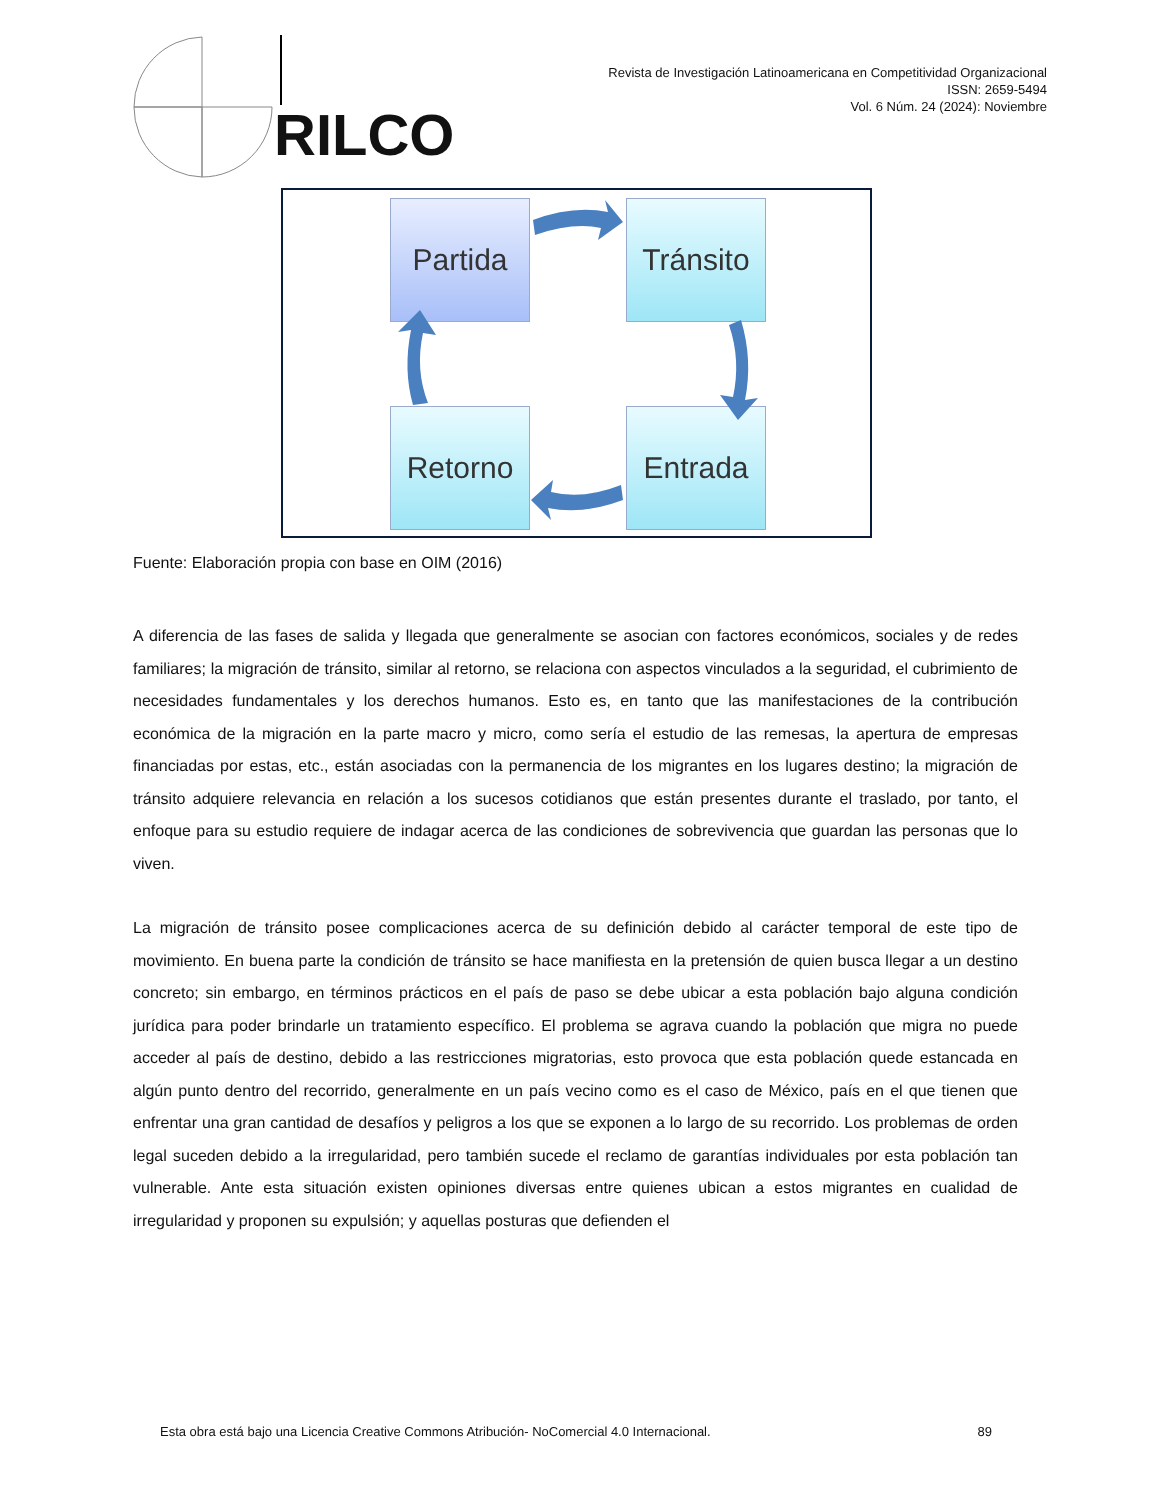RILCO
Revista de Investigación Latinoamericana en Competitividad Organizacional
ISSN: 2659-5494
Vol. 6 Núm. 24 (2024): Noviembre
Partida
Tránsito
Retorno Entrada
Fuente: Elaboración propia con base en OIM (2016)
A diferencia de las fases de salida y llegada que generalmente se asocian con factores económicos, sociales y de redes familiares; la migración de tránsito, similar al retorno, se relaciona con aspectos vinculados a la seguridad, el cubrimiento de necesidades fundamentales y los derechos humanos. Esto es, en tanto que las manifestaciones de la contribución económica de la migración en la parte macro y micro, como sería el estudio de las remesas, la apertura de empresas financiadas por estas, etc., están asociadas con la permanencia de los migrantes en los lugares destino; la migración de tránsito adquiere relevancia en relación a los sucesos cotidianos que están presentes durante el traslado, por tanto, el enfoque para su estudio requiere de indagar acerca de las condiciones de sobrevivencia que guardan las personas que lo viven.
La migración de tránsito posee complicaciones acerca de su definición debido al carácter temporal de este tipo de movimiento. En buena parte la condición de tránsito se hace manifiesta en la pretensión de quien busca llegar a un destino concreto; sin embargo, en términos prácticos en el país de paso se debe ubicar a esta población bajo alguna condición jurídica para poder brindarle un tratamiento específico. El problema se agrava cuando la población que migra no puede acceder al país de destino, debido a las restricciones migratorias, esto provoca que esta población quede estancada en algún punto dentro del recorrido, generalmente en un país vecino como es el caso de México, país en el que tienen que enfrentar una gran cantidad de desafíos y peligros a los que se exponen a lo largo de su recorrido. Los problemas de orden legal suceden debido a la irregularidad, pero también sucede el reclamo de garantías individuales por esta población tan vulnerable. Ante esta situación existen opiniones diversas entre quienes ubican a estos migrantes en cualidad de irregularidad y proponen su expulsión; y aquellas posturas que defienden el
Esta obra está bajo una Licencia Creative Commons Atribución- NoComercial 4.0 Internacional. 89